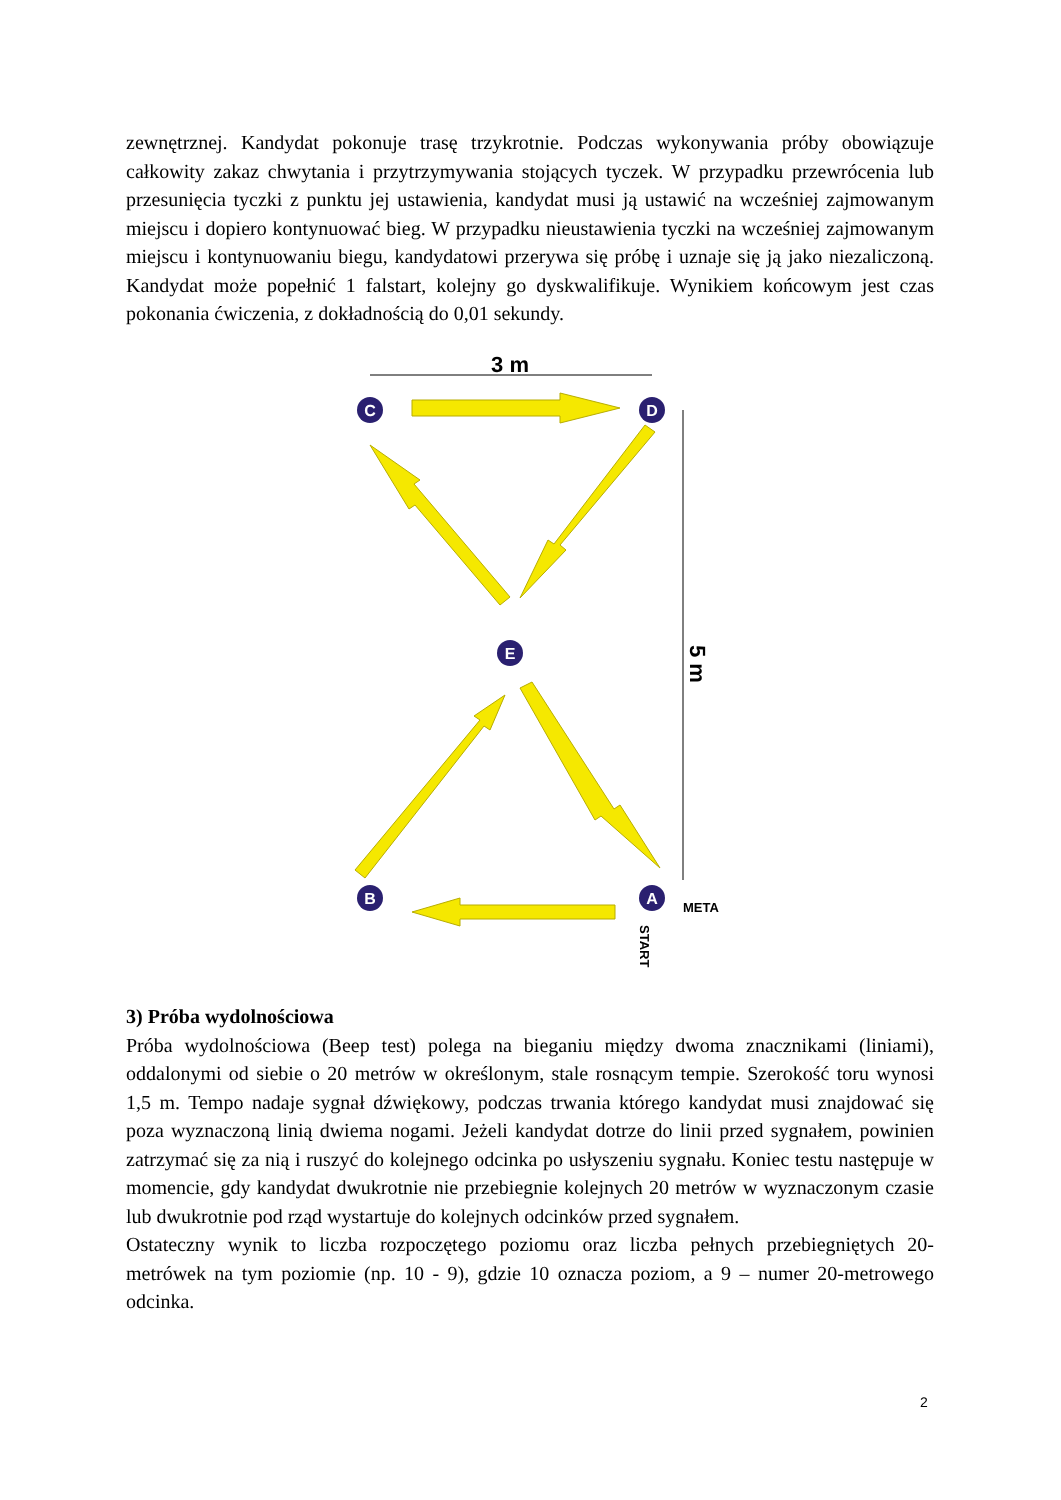zewnętrznej. Kandydat pokonuje trasę trzykrotnie. Podczas wykonywania próby obowiązuje całkowity zakaz chwytania i przytrzymywania stojących tyczek. W przypadku przewrócenia lub przesunięcia tyczki z punktu jej ustawienia, kandydat musi ją ustawić na wcześniej zajmowanym miejscu i dopiero kontynuować bieg. W przypadku nieustawienia tyczki na wcześniej zajmowanym miejscu i kontynuowaniu biegu, kandydatowi przerywa się próbę i uznaje się ją jako niezaliczoną. Kandydat może popełnić 1 falstart, kolejny go dyskwalifikuje. Wynikiem końcowym jest czas pokonania ćwiczenia, z dokładnością do 0,01 sekundy.
3 m
5 m
C
D
E
B
A
META
START
3) Próba wydolnościowa
Próba wydolnościowa (Beep test) polega na bieganiu między dwoma znacznikami (liniami), oddalonymi od siebie o 20 metrów w określonym, stale rosnącym tempie. Szerokość toru wynosi 1,5 m. Tempo nadaje sygnał dźwiękowy, podczas trwania którego kandydat musi znajdować się poza wyznaczoną linią dwiema nogami. Jeżeli kandydat dotrze do linii przed sygnałem, powinien zatrzymać się za nią i ruszyć do kolejnego odcinka po usłyszeniu sygnału. Koniec testu następuje w momencie, gdy kandydat dwukrotnie nie przebiegnie kolejnych 20 metrów w wyznaczonym czasie lub dwukrotnie pod rząd wystartuje do kolejnych odcinków przed sygnałem.
Ostateczny wynik to liczba rozpoczętego poziomu oraz liczba pełnych przebiegniętych 20-metrówek na tym poziomie (np. 10 - 9), gdzie 10 oznacza poziom, a 9 – numer 20-metrowego odcinka.
2